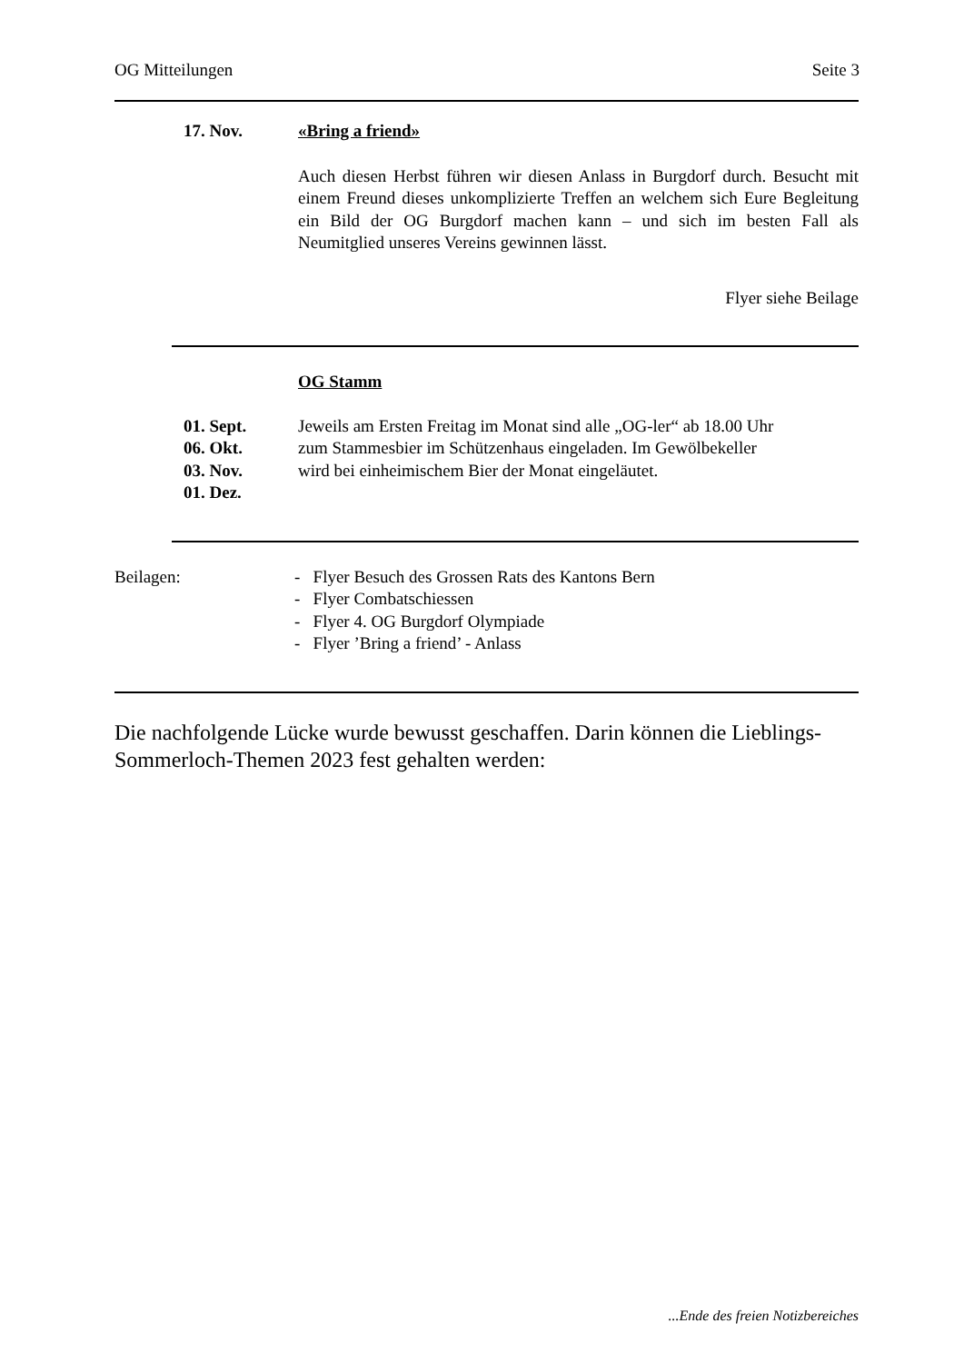OG Mitteilungen Seite 3
17. Nov. «Bring a friend»
Auch diesen Herbst führen wir diesen Anlass in Burgdorf durch. Besucht mit einem Freund dieses unkomplizierte Treffen an welchem sich Eure Begleitung ein Bild der OG Burgdorf machen kann – und sich im besten Fall als Neumitglied unseres Vereins gewinnen lässt.
Flyer siehe Beilage
OG Stamm
01. Sept.
06. Okt.
03. Nov.
01. Dez.
Jeweils am Ersten Freitag im Monat sind alle „OG-ler“ ab 18.00 Uhr
zum Stammesbier im Schützenhaus eingeladen. Im Gewölbekeller
wird bei einheimischem Bier der Monat eingeläutet.
Beilagen: - Flyer Besuch des Grossen Rats des Kantons Bern
- Flyer Combatschiessen
- Flyer 4. OG Burgdorf Olympiade
- Flyer ’Bring a friend’ - Anlass
Die nachfolgende Lücke wurde bewusst geschaffen. Darin können die Lieblings-Sommerloch-Themen 2023 fest gehalten werden:
...Ende des freien Notizbereiches